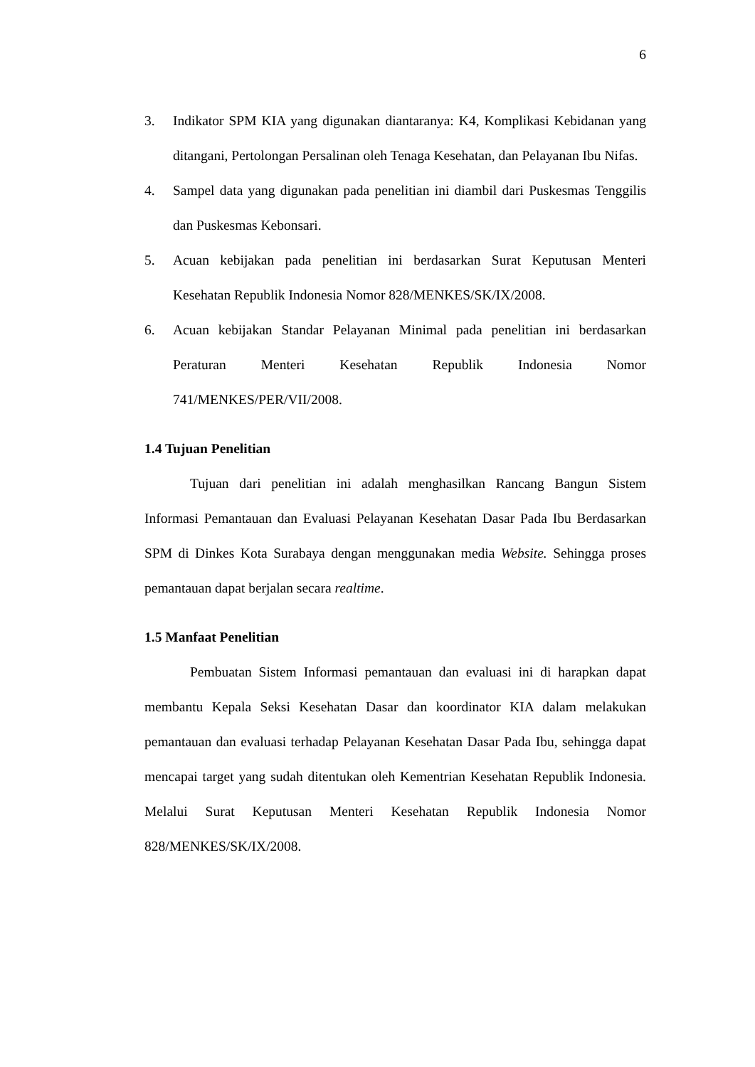6
3. Indikator SPM KIA yang digunakan diantaranya: K4, Komplikasi Kebidanan yang ditangani, Pertolongan Persalinan oleh Tenaga Kesehatan, dan Pelayanan Ibu Nifas.
4. Sampel data yang digunakan pada penelitian ini diambil dari Puskesmas Tenggilis dan Puskesmas Kebonsari.
5. Acuan kebijakan pada penelitian ini berdasarkan Surat Keputusan Menteri Kesehatan Republik Indonesia Nomor 828/MENKES/SK/IX/2008.
6. Acuan kebijakan Standar Pelayanan Minimal pada penelitian ini berdasarkan Peraturan Menteri Kesehatan Republik Indonesia Nomor 741/MENKES/PER/VII/2008.
1.4 Tujuan Penelitian
Tujuan dari penelitian ini adalah menghasilkan Rancang Bangun Sistem Informasi Pemantauan dan Evaluasi Pelayanan Kesehatan Dasar Pada Ibu Berdasarkan SPM di Dinkes Kota Surabaya dengan menggunakan media Website. Sehingga proses pemantauan dapat berjalan secara realtime.
1.5 Manfaat Penelitian
Pembuatan Sistem Informasi pemantauan dan evaluasi ini di harapkan dapat membantu Kepala Seksi Kesehatan Dasar dan koordinator KIA dalam melakukan pemantauan dan evaluasi terhadap Pelayanan Kesehatan Dasar Pada Ibu, sehingga dapat mencapai target yang sudah ditentukan oleh Kementrian Kesehatan Republik Indonesia. Melalui Surat Keputusan Menteri Kesehatan Republik Indonesia Nomor 828/MENKES/SK/IX/2008.